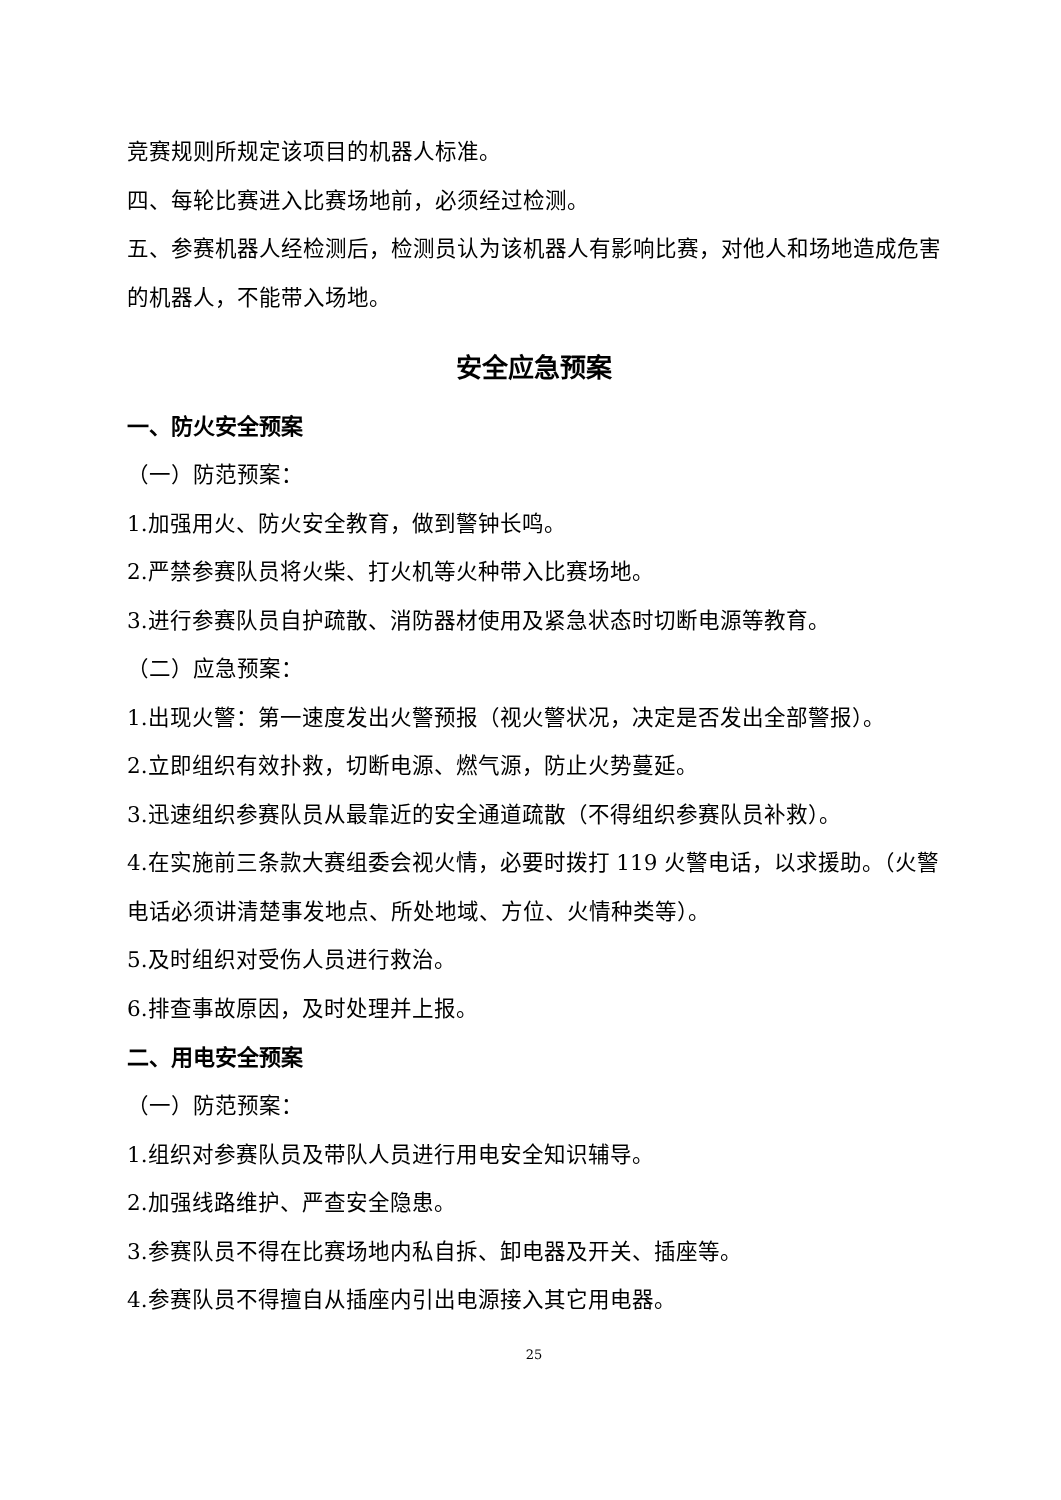竞赛规则所规定该项目的机器人标准。
四、每轮比赛进入比赛场地前，必须经过检测。
五、参赛机器人经检测后，检测员认为该机器人有影响比赛，对他人和场地造成危害的机器人，不能带入场地。
安全应急预案
一、防火安全预案
（一）防范预案：
1.加强用火、防火安全教育，做到警钟长鸣。
2.严禁参赛队员将火柴、打火机等火种带入比赛场地。
3.进行参赛队员自护疏散、消防器材使用及紧急状态时切断电源等教育。
（二）应急预案：
1.出现火警：第一速度发出火警预报（视火警状况，决定是否发出全部警报）。
2.立即组织有效扑救，切断电源、燃气源，防止火势蔓延。
3.迅速组织参赛队员从最靠近的安全通道疏散（不得组织参赛队员补救）。
4.在实施前三条款大赛组委会视火情，必要时拨打 119 火警电话，以求援助。（火警电话必须讲清楚事发地点、所处地域、方位、火情种类等）。
5.及时组织对受伤人员进行救治。
6.排查事故原因，及时处理并上报。
二、用电安全预案
（一）防范预案：
1.组织对参赛队员及带队人员进行用电安全知识辅导。
2.加强线路维护、严查安全隐患。
3.参赛队员不得在比赛场地内私自拆、卸电器及开关、插座等。
4.参赛队员不得擅自从插座内引出电源接入其它用电器。
25